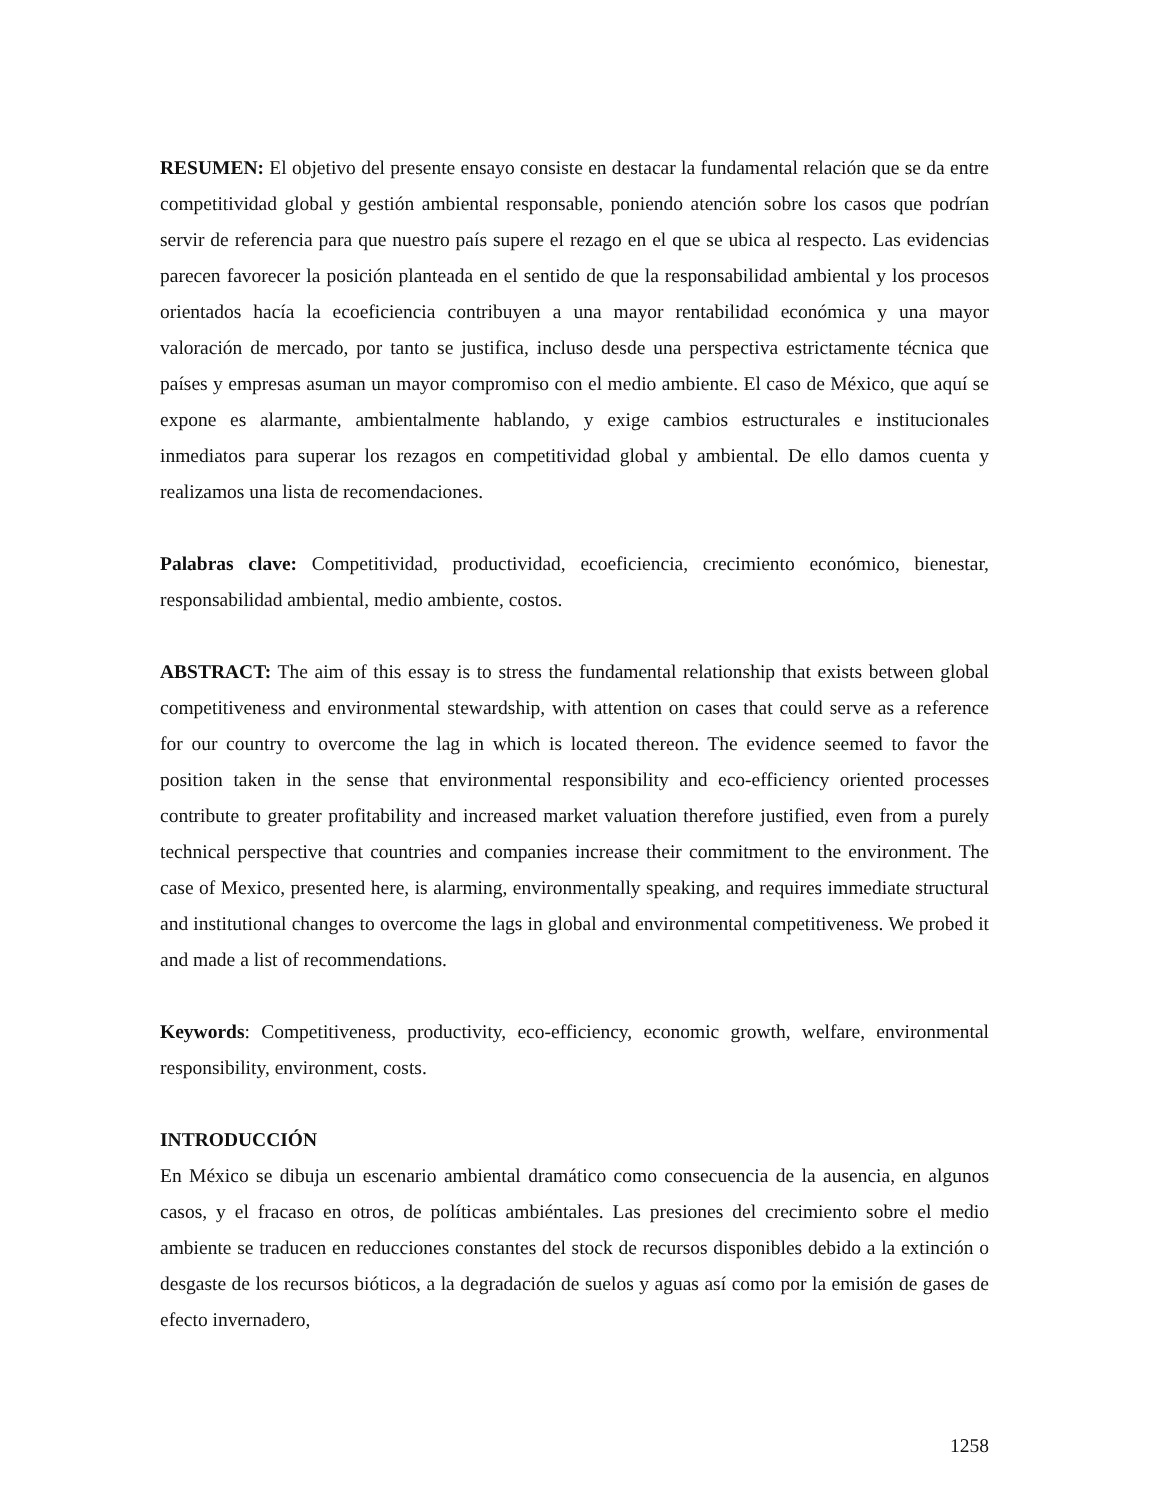RESUMEN: El objetivo del presente ensayo consiste en destacar la fundamental relación que se da entre competitividad global y gestión ambiental responsable, poniendo atención sobre los casos que podrían servir de referencia para que nuestro país supere el rezago en el que se ubica al respecto. Las evidencias parecen favorecer la posición planteada en el sentido de que la responsabilidad ambiental y los procesos orientados hacía la ecoeficiencia contribuyen a una mayor rentabilidad económica y una mayor valoración de mercado, por tanto se justifica, incluso desde una perspectiva estrictamente técnica que países y empresas asuman un mayor compromiso con el medio ambiente. El caso de México, que aquí se expone es alarmante, ambientalmente hablando, y exige cambios estructurales e institucionales inmediatos para superar los rezagos en competitividad global y ambiental. De ello damos cuenta y realizamos una lista de recomendaciones.
Palabras clave: Competitividad, productividad, ecoeficiencia, crecimiento económico, bienestar, responsabilidad ambiental, medio ambiente, costos.
ABSTRACT: The aim of this essay is to stress the fundamental relationship that exists between global competitiveness and environmental stewardship, with attention on cases that could serve as a reference for our country to overcome the lag in which is located thereon. The evidence seemed to favor the position taken in the sense that environmental responsibility and eco-efficiency oriented processes contribute to greater profitability and increased market valuation therefore justified, even from a purely technical perspective that countries and companies increase their commitment to the environment. The case of Mexico, presented here, is alarming, environmentally speaking, and requires immediate structural and institutional changes to overcome the lags in global and environmental competitiveness. We probed it and made a list of recommendations.
Keywords: Competitiveness, productivity, eco-efficiency, economic growth, welfare, environmental responsibility, environment, costs.
INTRODUCCIÓN
En México se dibuja un escenario ambiental dramático como consecuencia de la ausencia, en algunos casos, y el fracaso en otros, de políticas ambiéntales. Las presiones del crecimiento sobre el medio ambiente se traducen en reducciones constantes del stock de recursos disponibles debido a la extinción o desgaste de los recursos bióticos, a la degradación de suelos y aguas así como por la emisión de gases de efecto invernadero,
1258